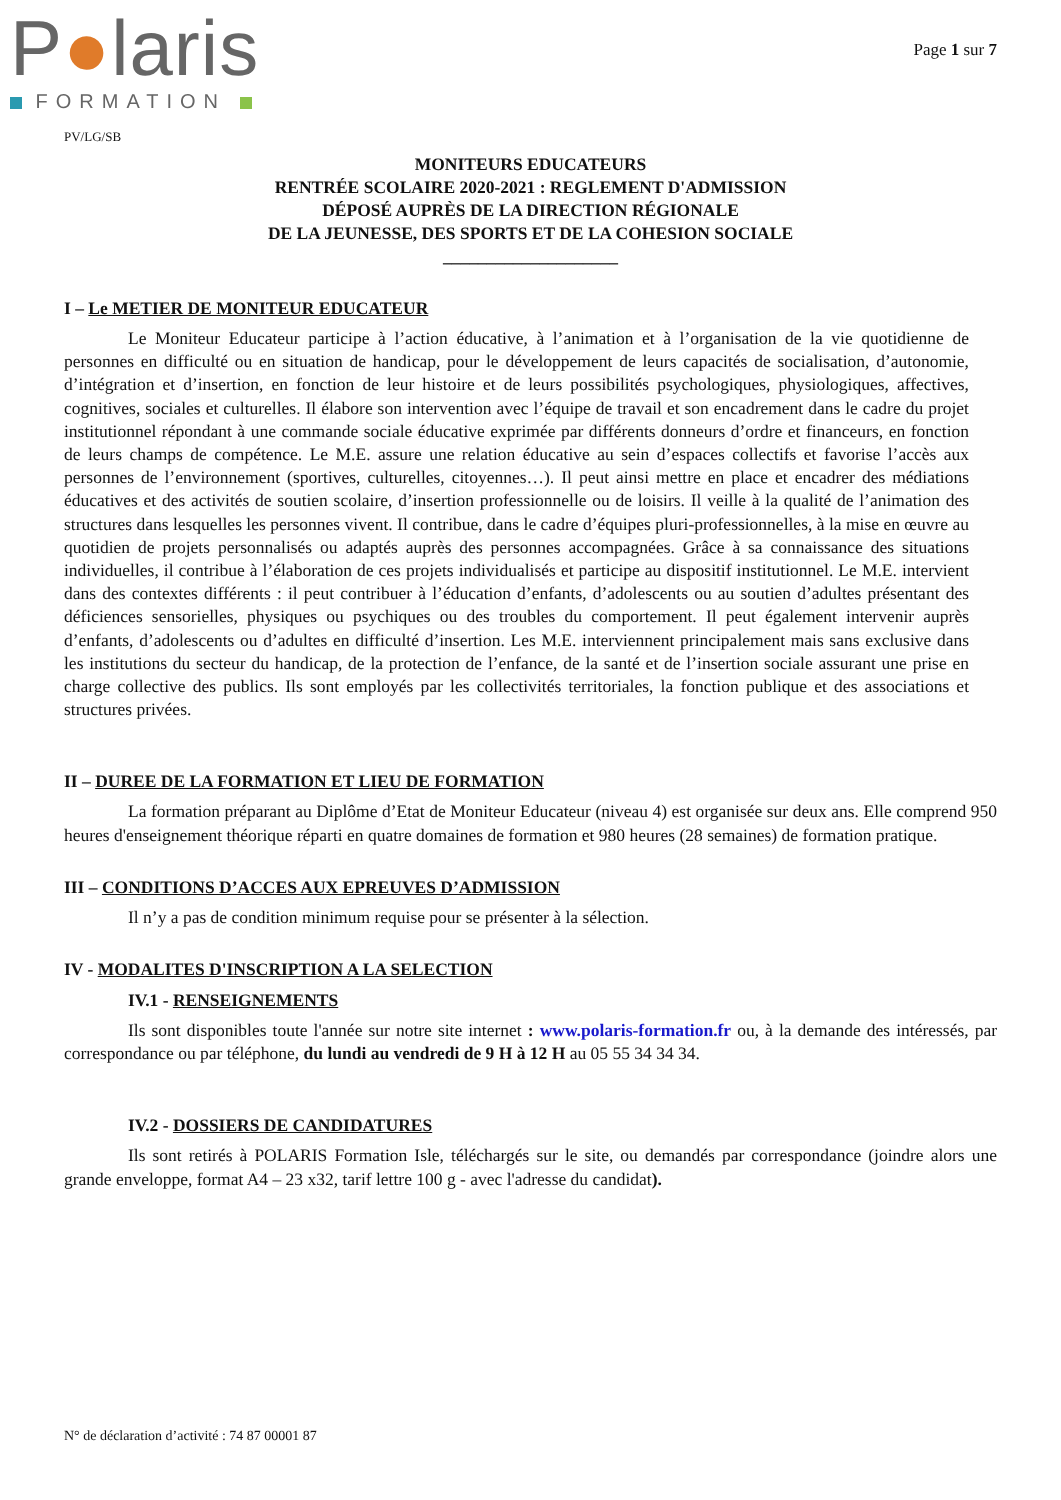P●laris
FORMATION
Page 1 sur 7
PV/LG/SB
MONITEURS EDUCATEURS
RENTRÉE SCOLAIRE 2020-2021 : REGLEMENT D'ADMISSION
DÉPOSÉ AUPRÈS DE LA DIRECTION RÉGIONALE
DE LA JEUNESSE, DES SPORTS ET DE LA COHESION SOCIALE
____________________
I – Le METIER DE MONITEUR EDUCATEUR
Le Moniteur Educateur participe à l’action éducative, à l’animation et à l’organisation de la vie quotidienne de personnes en difficulté ou en situation de handicap, pour le développement de leurs capacités de socialisation, d’autonomie, d’intégration et d’insertion, en fonction de leur histoire et de leurs possibilités psychologiques, physiologiques, affectives, cognitives, sociales et culturelles. Il élabore son intervention avec l’équipe de travail et son encadrement dans le cadre du projet institutionnel répondant à une commande sociale éducative exprimée par différents donneurs d’ordre et financeurs, en fonction de leurs champs de compétence. Le M.E. assure une relation éducative au sein d’espaces collectifs et favorise l’accès aux personnes de l’environnement (sportives, culturelles, citoyennes…). Il peut ainsi mettre en place et encadrer des médiations éducatives et des activités de soutien scolaire, d’insertion professionnelle ou de loisirs. Il veille à la qualité de l’animation des structures dans lesquelles les personnes vivent. Il contribue, dans le cadre d’équipes pluri-professionnelles, à la mise en œuvre au quotidien de projets personnalisés ou adaptés auprès des personnes accompagnées. Grâce à sa connaissance des situations individuelles, il contribue à l’élaboration de ces projets individualisés et participe au dispositif institutionnel. Le M.E. intervient dans des contextes différents : il peut contribuer à l’éducation d’enfants, d’adolescents ou au soutien d’adultes présentant des déficiences sensorielles, physiques ou psychiques ou des troubles du comportement. Il peut également intervenir auprès d’enfants, d’adolescents ou d’adultes en difficulté d’insertion. Les M.E. interviennent principalement mais sans exclusive dans les institutions du secteur du handicap, de la protection de l’enfance, de la santé et de l’insertion sociale assurant une prise en charge collective des publics. Ils sont employés par les collectivités territoriales, la fonction publique et des associations et structures privées.
II – DUREE DE LA FORMATION ET LIEU DE FORMATION
La formation préparant au Diplôme d’Etat de Moniteur Educateur (niveau 4) est organisée sur deux ans. Elle comprend 950 heures d'enseignement théorique réparti en quatre domaines de formation et 980 heures (28 semaines) de formation pratique.
III – CONDITIONS D’ACCES AUX EPREUVES D’ADMISSION
Il n’y a pas de condition minimum requise pour se présenter à la sélection.
IV - MODALITES D'INSCRIPTION A LA SELECTION
IV.1 - RENSEIGNEMENTS
Ils sont disponibles toute l'année sur notre site internet : www.polaris-formation.fr ou, à la demande des intéressés, par correspondance ou par téléphone, du lundi au vendredi de 9 H à 12 H au 05 55 34 34 34.
IV.2 - DOSSIERS DE CANDIDATURES
Ils sont retirés à POLARIS Formation Isle, téléchargés sur le site, ou demandés par correspondance (joindre alors une grande enveloppe, format A4 – 23 x32, tarif lettre 100 g - avec l'adresse du candidat).
N° de déclaration d’activité : 74 87 00001 87